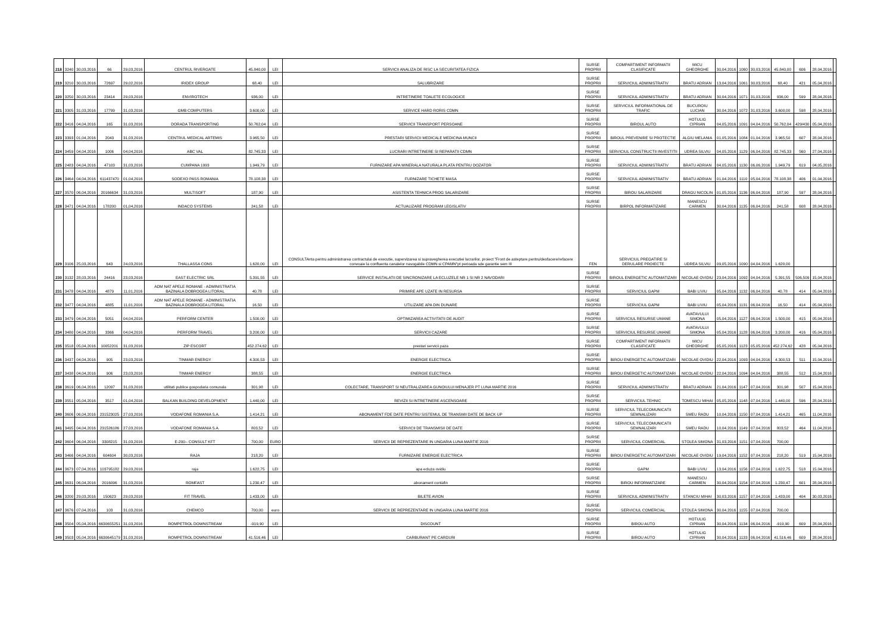| 218 | 3240 | 30,03,2016 | 66 | 29,03,2016 | CENTRUL RIVERGATE | 45.840,00 | LEI | SERVICII ANALIZA DE RISC LA SECURITATEA FIZICA | SURSE PROPRII | COMPARTIMENT INFORMATII CLASIFICATE | MICU GHEORGHE | 30,04,2016 | 1060 | 30,03,2016 | 45.840,00 | 606 | 28,04,2016 | |
| 219 | 3210 | 30,03,2016 | 72697 | 29,02,2016 | IRIDEX GROUP | 68,40 | LEI | SALUBRIZARE | SURSE PROPRII | SERVICIUL ADMINISTRATIV | BRATU ADRIAN | 13,04,2016 | 1061 | 30,03,2016 | 68,40 | 421 | 05,04,2016 | |
| 220 | 3250 | 30,03,2016 | 23414 | 29,03,2016 | ENVIROTECH | 936,00 | LEI | INTRETINERE TOALETE ECOLOGICE | SURSE PROPRII | SERVICIUL ADMINISTRATIV | BRATU ADRIAN | 30,04,2016 | 1071 | 31,03,2016 | 936,00 | 599 | 28,04,2016 | |
| 221 | 3305 | 31,03,2016 | 17799 | 31,03,2016 | GMB COMPUTERS | 3.600,00 | LEI | SERVICE HARD RORIS CDMN | SURSE PROPRII | SERVICIUL INFORMATIONAL DE TRAFIC | BUCUROIU LUCIAN | 30,04,2016 | 1072 | 31,03,2016 | 3.600,00 | 598 | 28,04,2016 | |
| 222 | 3416 | 04,04,2016 | 165 | 31,03,2016 | DORADA TRANSPORTING | 50.762,04 | LEI | SERVICII TRANSPORT PERSOANE | SURSE PROPRII | BIROUL AUTO | HOTULIG CIPRIAN | 04,05,2016 | 1091 | 04,04,2016 | 50.762,04 | 429/430 | 05,04,2016 | |
| 223 | 3393 | 01,04,2016 | 2043 | 31,03,2016 | CENTRUL MEDICAL ARTEMIS | 3.965,50 | LEI | PRESTARI SERVICII MEDICALE MEDICINA MUNCII | SURSE PROPRII | BIROUL PREVENIRE SI PROTECTIE | ALGIU MELANIA | 01,05,2016 | 1084 | 01,04,2016 | 3.965,50 | 607 | 28,04,2016 | |
| 224 | 3459 | 04,04,2016 | 1006 | 04,04,2016 | ABC VAL | 82.745,33 | LEI | LUCRARI INTRETINERE SI REPARATII CDMN | SURSE PROPRII | SERVICIUL CONSTRUCTII INVESTITII | UDREA SILVIU | 04,05,2016 | 1129 | 06,04,2016 | 82.745,33 | 560 | 27,04,2016 | |
| 225 | 2483 | 04,04,2016 | 47103 | 31,03,2016 | CUMPANA 1993 | 1.949,79 | LEI | FURNIZARE APA MINERALA NATURALA PLATA PENTRU DOZATOR | SURSE PROPRII | SERVICIUL ADMINISTRATIV | BRATU ADRIAN | 04,05,2016 | 1130 | 06,06,2016 | 1.949,79 | 619 | 04,05,2016 | |
| 226 | 3464 | 04,04,2016 | 611437470 | 01,04,2016 | SODEXO PASS ROMANIA | 78.108,38 | LEI | FURNIZARE TICHETE MASA | SURSE PROPRII | SERVICIUL ADMINISTRATIV | BRATU ADRIAN | 01,04,2016 | 1110 | 05,04,2016 | 78.108,38 | 406 | 01,04,2016 | |
| 227 | 3570 | 06,04,2016 | 20166634 | 31,03,2016 | MULTISOFT | 187,90 | LEI | ASISTENTA TEHNICA PROG SALARIZARE | SURSE PROPRII | BIROU SALARIZARE | DRAGU NICOLIN | 01,05,2016 | 1136 | 06,04,2016 | 187,90 | 597 | 28,04,2016 | |
| 228 | 3471 | 04,04,2016 | 178200 | 01,04,2016 | INDACO SYSTEMS | 241,58 | LEI | ACTUALIZARE PROGRAM LEGISLATIV | SURSE PROPRII | BIRPOL INFORMATIZARE | MANESCU CARMEN | 30,04,2016 | 1135 | 06,04,2016 | 241,58 | 608 | 28,04,2016 | |
| 229 | 3106 | 25,03,2016 | 643 | 24,03,2016 | THALLASSA CONS | 1.620,00 | LEI | CONSULTAnta pentru administrarea contractului de executie, supervizarea si supravegherea executiei lucrarilor, proiect "Front de asteptare pentru/desfacere/refacere convoaie la confluenta canalelor navogabile CDMN si CPAMN"pt perioada sde garantie sem III | FEN | SERVICIUL PREGATIRE SI DERULARE PROIECTE | UDREA SILVIU | 09,05,2016 | 1090 | 04,04,2016 | 1.620,00 | | | |
| 230 | 3132 | 28,03,2016 | 24416 | 23,03,2016 | EAST ELECTRIC SRL | 5.391,55 | LEI | SERVICE INSTALATII DE SINCRONIZARE LA ECLUZELE NR 1 SI NR 2 NAVODARI | SURSE PROPRII | BIROUL ENERGETIC AUTOMATIZARI | NICOLAE OVIDIU | 23,04,2016 | 1092 | 04,04,2016 | 5.391,55 | 506,509 | 15,04,2016 | |
| 231 | 3478 | 04,04,2016 | 4879 | 11,01,2016 | ADM NAT APELE ROMANE - ADMINISTRATIA BAZINALA DOBROGEA LITORAL | 40,78 | LEI | PRIMIRE APE UZATE IN RESURSA | SURSE PROPRII | SERVICIUL GAPM | BABI LIVIU | 05,04,2016 | 1132 | 06,04,2016 | 40,78 | 414 | 05,04,2016 | |
| 232 | 3477 | 04,04,2016 | 4885 | 11,01,2016 | ADM NAT APELE ROMANE - ADMINISTRATIA BAZINALA DOBROGEA LITORAL | 16,50 | LEI | UTILIZARE APA DIN DUNARE | SURSE PROPRII | SERVICIUL GAPM | BABI LIVIU | 05,04,2016 | 1131 | 06,04,2016 | 16,50 | 414 | 05,04,2016 | |
| 233 | 3479 | 04,04,2016 | 5051 | 04,04,2016 | PERFORM CENTER | 1.500,00 | LEI | OPTIMIZAREA ACTIVITATII DE AUDIT | SURSE PROPRII | SERVICIUL RESURSE UMANE | AVATAVULUI SIMONA | 05,04,2016 | 1127 | 06,04,2016 | 1.500,00 | 415 | 05,04,2016 | |
| 234 | 3480 | 04,04,2016 | 3366 | 04,04,2016 | PERFORM TRAVEL | 3.200,00 | LEI | SERVICII CAZARE | SURSE PROPRII | SERVICIUL RESURSE UMANE | AVATAVULUI SIMONA | 05,04,2016 | 1128 | 06,04,2016 | 3.200,00 | 416 | 05,04,2016 | |
| 235 | 3518 | 05,04,2016 | 10052201 | 31,03,2016 | ZIP ESCORT | 452.274,62 | LEI | prestari servicii paza | SURSE PROPRII | COMPARTIMENT INFORMATII CLASIFICATE | MICU GHEORGHE | 05,05,2016 | 1123 | 05,05,2016 | 452.274,62 | 428 | 05,04,2016 | |
| 236 | 3437 | 04,04,2016 | 905 | 23,03,2016 | TINMAR ENERGY | 4.300,53 | LEI | ENERGIE ELECTRICA | SURSE PROPRII | BIROU ENERGETIC AUTOMATIZARI | NICOLAE OVIDIU | 22,04,2016 | 1093 | 04,04,2016 | 4.300,53 | 511 | 15,04,2016 | |
| 237 | 3438 | 04,04,2016 | 906 | 23,03,2016 | TINMAR ENERGY | 388,55 | LEI | ENERGIE ELECTRICA | SURSE PROPRII | BIROU ENERGETIC AUTOMATIZARI | NICOLAE OVIDIU | 22,04,2016 | 1094 | 04,04,2016 | 388,55 | 512 | 15,04,2016 | |
| 238 | 3619 | 06,04,2016 | 12097 | 31,03,2016 | utilitati publice gospodaria comunala | 301,98 | LEI | COLECTARE, TRANSPORT SI NEUTRALIZAREA GUNOIULUI MENAJER PT LUNA MARTIE 2016 | SURSE PROPRII | SERVICIUL ADMINISTRATIV | BRATU ADRIAN | 21,04,2016 | 1147 | 07,04,2016 | 301,98 | 507 | 15,04,2016 | |
| 239 | 3551 | 05,04,2016 | 3517 | 01,04,2016 | BALKAN BUILDING DEVELOPMENT | 1.440,00 | LEI | REVIZII SI INTRETINERE ASCENSOARE | SURSE PROPRII | SERVICIUL TEHNIC | TOMESCU MIHAI | 05,05,2016 | 1148 | 07,04,2016 | 1.440,00 | 596 | 28,04,2016 | |
| 240 | 3606 | 06,04,2016 | 231523025 | 27,03,2016 | VODAFONE ROMANIA S.A. | 1.414,21 | LEI | ABONAMENT FDE DATE PENTRU SISTEMUL DE TRANSMII DATE DE BACK UP | SURSE PROPRII | SERVICIUL TELECOMUNICATII SEMNALIZARI | SMEU RADU | 10,04,2016 | 1150 | 07,04,2016 | 1.414,21 | 465 | 11,04,2016 | |
| 241 | 3495 | 04,04,2016 | 231526186 | 27,03,2016 | VODAFONE ROMANIA S.A. | 803,52 | LEI | SERVICII DE TRANSMISII DE DATE | SURSE PROPRII | SERVICIUL TELECOMUNICATII SEMNALIZARI | SMEU RADU | 10,04,2016 | 1149 | 07,04,2016 | 803,52 | 464 | 11,04,2016 | |
| 242 | 3604 | 06,04,2016 | 3308215 | 31,03,2016 | E-200-- CONSULT KFT | 700,00 | EURO | SERVICII DE REPREZENTARE IN UNGARIA LUNA MARTIE 2016 | SURSE PROPRII | SERVICIUL COMERCIAL | STOLEA SIMONA | 31,03,2016 | 1151 | 07,04,2016 | 700,00 | | | |
| 243 | 3466 | 04,04,2016 | 604604 | 30,03,2016 | RAJA | 218,20 | LEI | FURNIZARE ENERGIE ELECTRICA | SURSE PROPRII | BIROU ENERGETIC AUTOMATIZARI | NICOLAE OVIDIU | 19,04,2016 | 1152 | 07,04,2016 | 218,20 | 519 | 15,04,2016 | |
| 244 | 3673 | 07,04,2016 | 103795182 | 29,03,2016 | raja | 1.622,75 | LEI | apa ecluza ovidiu | SURSE PROPRII | GAPM | BABI LIVIU | 13,04,2016 | 1156 | 07,04,2016 | 1.622,75 | 518 | 15,04,2016 | |
| 245 | 3631 | 06,04,2016 | 2016096 | 31,03,2016 | ROMFAST | 1.230,47 | LEI | abonament contafin | SURSE PROPRII | BIROU INFORMATIZARE | MANESCU CARMEN | 30,04,2016 | 1154 | 07,04,2016 | 1.230,47 | 601 | 28,04,2016 | |
| 246 | 3200 | 29,03,2016 | 150623 | 29,03,2016 | FIT TRAVEL | 1.433,00 | LEI | BILETE AVION | SURSE PROPRII | SERVICIUL ADMINISTRATIV | STANCIU MIHAI | 30,03,2016 | 1157 | 07,04,2016 | 1.433,00 | 404 | 30,03,2016 | |
| 247 | 3676 | 07,04,2016 | 103 | 31,03,2016 | CHEMCO | 700,00 | euro | SERVICII DE REPREZENTARE IN UNGARIA LUNA MARTIE 2016 | SURSE PROPRII | SERVICIUL COMERCIAL | STOLEA SIMONA | 30,04,2016 | 1155 | 07,04,2016 | 700,00 | | | |
| 248 | 3504 | 05,04,2016 | 6630655251 | 31,03,2016 | ROMPETROL DOWNSTREAM | -919,90 | LEI | DISCOUNT | SURSE PROPRII | BIROU AUTO | HOTULIG CIPRIAN | 30,04,2016 | 1134 | 06,04,2016 | -919,90 | 609 | 28,04,2016 | |
| 249 | 3503 | 05,04,2016 | 6630645179 | 31,03,2016 | ROMPETROL DOWNSTREAM | 41.516,46 | LEI | CARBURANT PE CARDURI | SURSE PROPRII | BIROU AUTO | HOTULIG CIPRIAN | 30,04,2016 | 1133 | 06,04,2016 | 41.516,46 | 609 | 28,04,2016 | |